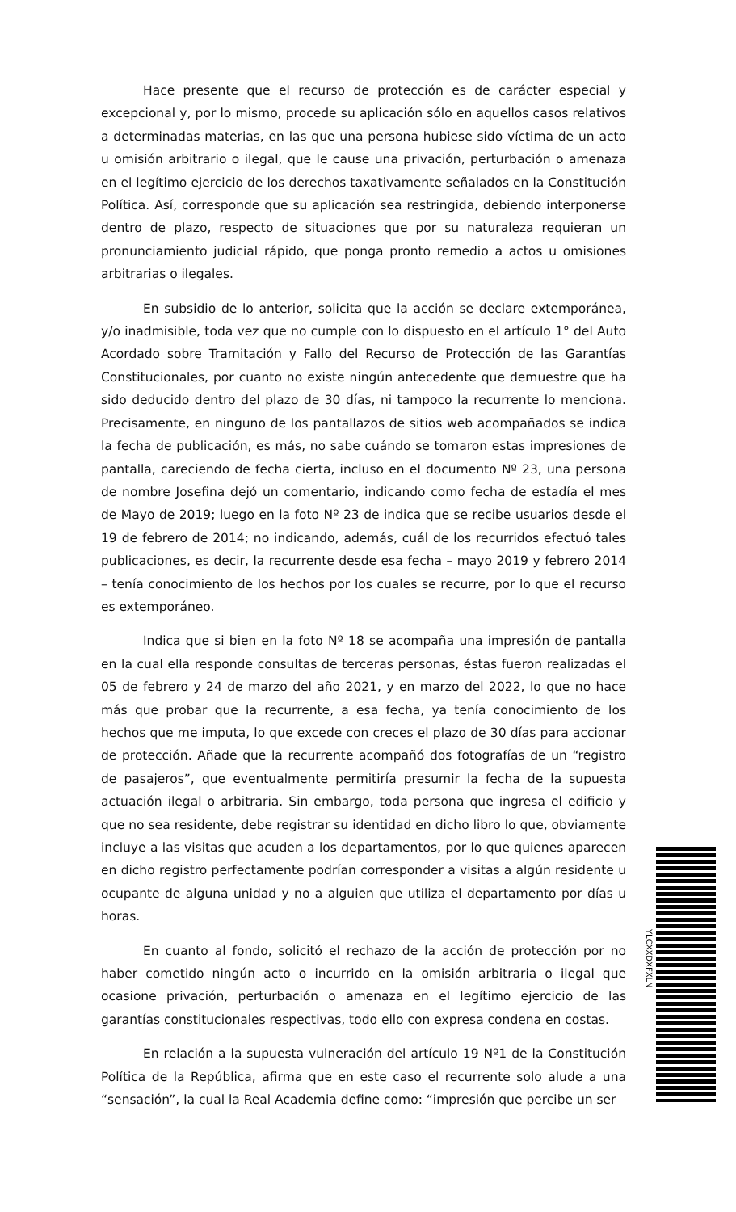Hace presente que el recurso de protección es de carácter especial y excepcional y, por lo mismo, procede su aplicación sólo en aquellos casos relativos a determinadas materias, en las que una persona hubiese sido víctima de un acto u omisión arbitrario o ilegal, que le cause una privación, perturbación o amenaza en el legítimo ejercicio de los derechos taxativamente señalados en la Constitución Política. Así, corresponde que su aplicación sea restringida, debiendo interponerse dentro de plazo, respecto de situaciones que por su naturaleza requieran un pronunciamiento judicial rápido, que ponga pronto remedio a actos u omisiones arbitrarias o ilegales.
En subsidio de lo anterior, solicita que la acción se declare extemporánea, y/o inadmisible, toda vez que no cumple con lo dispuesto en el artículo 1° del Auto Acordado sobre Tramitación y Fallo del Recurso de Protección de las Garantías Constitucionales, por cuanto no existe ningún antecedente que demuestre que ha sido deducido dentro del plazo de 30 días, ni tampoco la recurrente lo menciona. Precisamente, en ninguno de los pantallazos de sitios web acompañados se indica la fecha de publicación, es más, no sabe cuándo se tomaron estas impresiones de pantalla, careciendo de fecha cierta, incluso en el documento Nº 23, una persona de nombre Josefina dejó un comentario, indicando como fecha de estadía el mes de Mayo de 2019; luego en la foto Nº 23 de indica que se recibe usuarios desde el 19 de febrero de 2014; no indicando, además, cuál de los recurridos efectuó tales publicaciones, es decir, la recurrente desde esa fecha – mayo 2019 y febrero 2014 – tenía conocimiento de los hechos por los cuales se recurre, por lo que el recurso es extemporáneo.
Indica que si bien en la foto Nº 18 se acompaña una impresión de pantalla en la cual ella responde consultas de terceras personas, éstas fueron realizadas el 05 de febrero y 24 de marzo del año 2021, y en marzo del 2022, lo que no hace más que probar que la recurrente, a esa fecha, ya tenía conocimiento de los hechos que me imputa, lo que excede con creces el plazo de 30 días para accionar de protección. Añade que la recurrente acompañó dos fotografías de un “registro de pasajeros”, que eventualmente permitiría presumir la fecha de la supuesta actuación ilegal o arbitraria. Sin embargo, toda persona que ingresa el edificio y que no sea residente, debe registrar su identidad en dicho libro lo que, obviamente incluye a las visitas que acuden a los departamentos, por lo que quienes aparecen en dicho registro perfectamente podrían corresponder a visitas a algún residente u ocupante de alguna unidad y no a alguien que utiliza el departamento por días u horas.
En cuanto al fondo, solicitó el rechazo de la acción de protección por no haber cometido ningún acto o incurrido en la omisión arbitraria o ilegal que ocasione privación, perturbación o amenaza en el legítimo ejercicio de las garantías constitucionales respectivas, todo ello con expresa condena en costas.
En relación a la supuesta vulneración del artículo 19 Nº1 de la Constitución Política de la República, afirma que en este caso el recurrente solo alude a una “sensación”, la cual la Real Academia define como: “impresión que percibe un ser
YLCXXDXFXLN